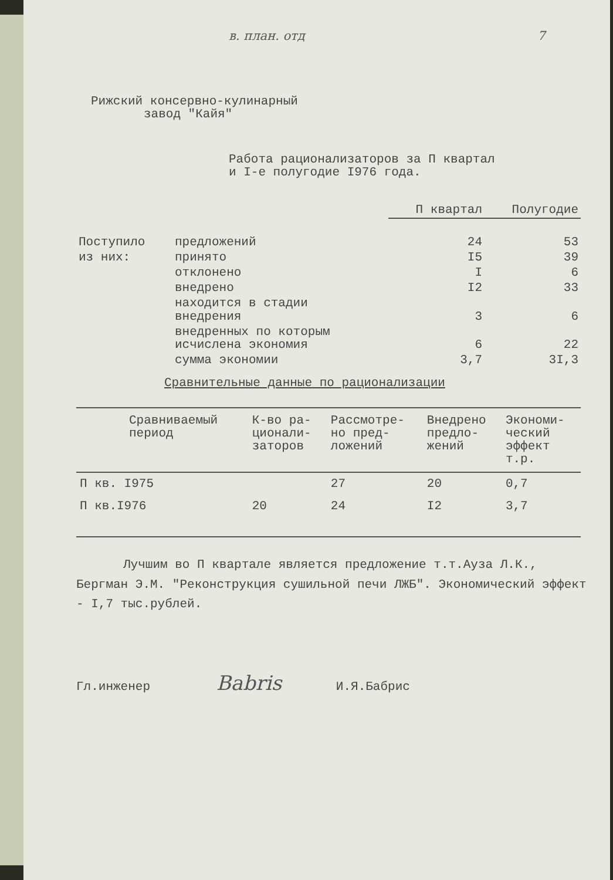в. план. отд 7
Рижский консервно-кулинарный
завод "Кайя"
Работа рационализаторов за П квартал
и I-е полугодие I976 года.
| | | П квартал | Полугодие |
| Поступило | предложений | 24 | 53 |
| из них: | принято | I5 | 39 |
| | отклонено | I | 6 |
| | внедрено | I2 | 33 |
| | находится в стадии внедрения | 3 | 6 |
| | внедренных по которым исчислена экономия | 6 | 22 |
| | сумма экономии | 3,7 | 3I,3 |
Сравнительные данные по рационализации
| Сравниваемый период | К-во ра- ционали- заторов | Рассмотре- но пред- ложений | Внедрено предло- жений | Экономи- ческий эффект т.р. |
| --- | --- | --- | --- | --- |
| П кв. I975 | | 27 | 20 | 0,7 |
| П кв.I976 | 20 | 24 | I2 | 3,7 |
Лучшим во П квартале является предложение т.т.Ауза Л.К., Бергман Э.М. "Реконструкция сушильной печи ЛЖБ". Экономический эффект - I,7 тыс.рублей.
Гл.инженер Babris И.Я.Бабрис